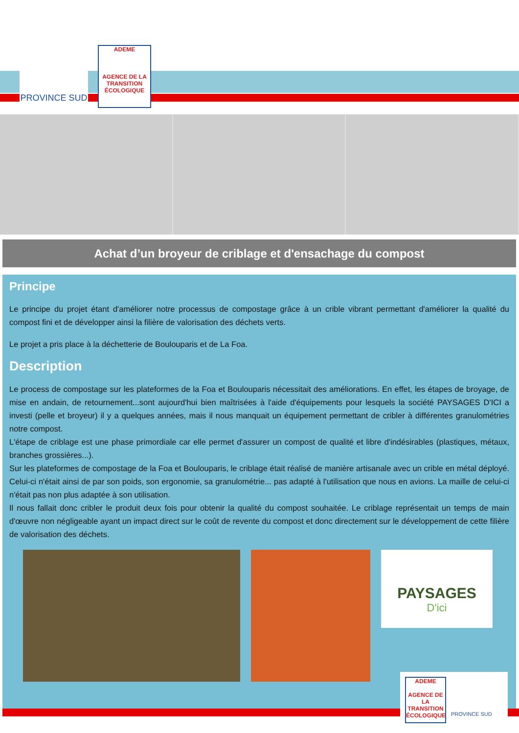PROVINCE SUD
ADEME
AGENCE DE LA TRANSITION ÉCOLOGIQUE
Achat d’un broyeur de criblage et d'ensachage du compost
Principe
Le principe du projet étant d'améliorer notre processus de compostage grâce à un crible vibrant permettant d'améliorer la qualité du compost fini et de développer ainsi la filière de valorisation des déchets verts.
Le projet a pris place à la déchetterie de Boulouparis et de La Foa.
Description
Le process de compostage sur les plateformes de la Foa et Boulouparis nécessitait des améliorations. En effet, les étapes de broyage, de mise en andain, de retournement...sont aujourd'hui bien maîtrisées à l'aide d'équipements pour lesquels la société PAYSAGES D'ICI a investi (pelle et broyeur) il y a quelques années, mais il nous manquait un équipement permettant de cribler à différentes granulométries notre compost.
L'étape de criblage est une phase primordiale car elle permet d'assurer un compost de qualité et libre d'indésirables (plastiques, métaux, branches grossières...).
Sur les plateformes de compostage de la Foa et Boulouparis, le criblage était réalisé de manière artisanale avec un crible en métal déployé. Celui-ci n'était ainsi de par son poids, son ergonomie, sa granulométrie... pas adapté à l'utilisation que nous en avions. La maille de celui-ci n'était pas non plus adaptée à son utilisation.
Il nous fallait donc cribler le produit deux fois pour obtenir la qualité du compost souhaitée. Le criblage représentait un temps de main d'œuvre non négligeable ayant un impact direct sur le coût de revente du compost et donc directement sur le développement de cette filière de valorisation des déchets.
PAYSAGES
D'ici
ADEME
AGENCE DE LA TRANSITION ÉCOLOGIQUE
PROVINCE SUD